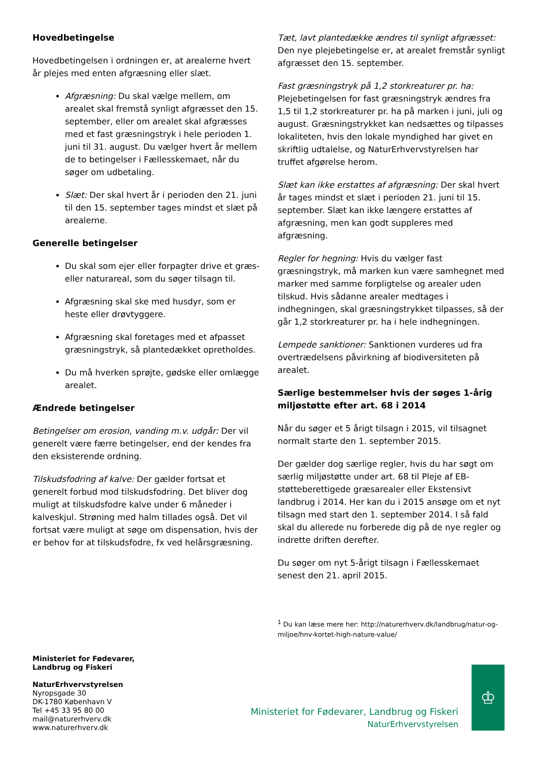Hovedbetingelse
Hovedbetingelsen i ordningen er, at arealerne hvert år plejes med enten afgræsning eller slæt.
Afgræsning: Du skal vælge mellem, om arealet skal fremstå synligt afgræsset den 15. september, eller om arealet skal afgræsses med et fast græsningstryk i hele perioden 1. juni til 31. august. Du vælger hvert år mellem de to betingelser i Fællesskemaet, når du søger om udbetaling.
Slæt: Der skal hvert år i perioden den 21. juni til den 15. september tages mindst et slæt på arealerne.
Generelle betingelser
Du skal som ejer eller forpagter drive et græs- eller naturareal, som du søger tilsagn til.
Afgræsning skal ske med husdyr, som er heste eller drøvtyggere.
Afgræsning skal foretages med et afpasset græsningstryk, så plantedækket opretholdes.
Du må hverken sprøjte, gødske eller omlægge arealet.
Ændrede betingelser
Betingelser om erosion, vanding m.v. udgår: Der vil generelt være færre betingelser, end der kendes fra den eksisterende ordning.
Tilskudsfodring af kalve: Der gælder fortsat et generelt forbud mod tilskudsfodring. Det bliver dog muligt at tilskudsfodre kalve under 6 måneder i kalveskjul. Strøning med halm tillades også. Det vil fortsat være muligt at søge om dispensation, hvis der er behov for at tilskudsfodre, fx ved helårsgræsning.
Tæt, lavt plantedække ændres til synligt afgræsset: Den nye plejebetingelse er, at arealet fremstår synligt afgræsset den 15. september.
Fast græsningstryk på 1,2 storkreaturer pr. ha: Plejebetingelsen for fast græsningstryk ændres fra 1,5 til 1,2 storkreaturer pr. ha på marken i juni, juli og august. Græsningstrykket kan nedsættes og tilpasses lokaliteten, hvis den lokale myndighed har givet en skriftlig udtalelse, og NaturErhvervstyrelsen har truffet afgørelse herom.
Slæt kan ikke erstattes af afgræsning: Der skal hvert år tages mindst et slæt i perioden 21. juni til 15. september. Slæt kan ikke længere erstattes af afgræsning, men kan godt suppleres med afgræsning.
Regler for hegning: Hvis du vælger fast græsningstryk, må marken kun være samhegnet med marker med samme forpligtelse og arealer uden tilskud. Hvis sådanne arealer medtages i indhegningen, skal græsningstrykket tilpasses, så der går 1,2 storkreaturer pr. ha i hele indhegningen.
Lempede sanktioner: Sanktionen vurderes ud fra overtrædelsens påvirkning af biodiversiteten på arealet.
Særlige bestemmelser hvis der søges 1-årig miljøstøtte efter art. 68 i 2014
Når du søger et 5 årigt tilsagn i 2015, vil tilsagnet normalt starte den 1. september 2015.
Der gælder dog særlige regler, hvis du har søgt om særlig miljøstøtte under art. 68 til Pleje af EB-støtteberettigede græsarealer eller Ekstensivt landbrug i 2014. Her kan du i 2015 ansøge om et nyt tilsagn med start den 1. september 2014. I så fald skal du allerede nu forberede dig på de nye regler og indrette driften derefter.
Du søger om nyt 5-årigt tilsagn i Fællesskemaet senest den 21. april 2015.
<sup>1</sup> Du kan læse mere her: http://naturerhverv.dk/landbrug/natur-og-miljoe/hnv-kortet-high-nature-value/
Ministeriet for Fødevarer,
Landbrug og Fiskeri
NaturErhvervstyrelsen
Nyropsgade 30
DK-1780 København V
Tel +45 33 95 80 00
mail@naturerhverv.dk
www.naturerhverv.dk
Ministeriet for Fødevarer, Landbrug og Fiskeri
NaturErhvervstyrelsen
♔